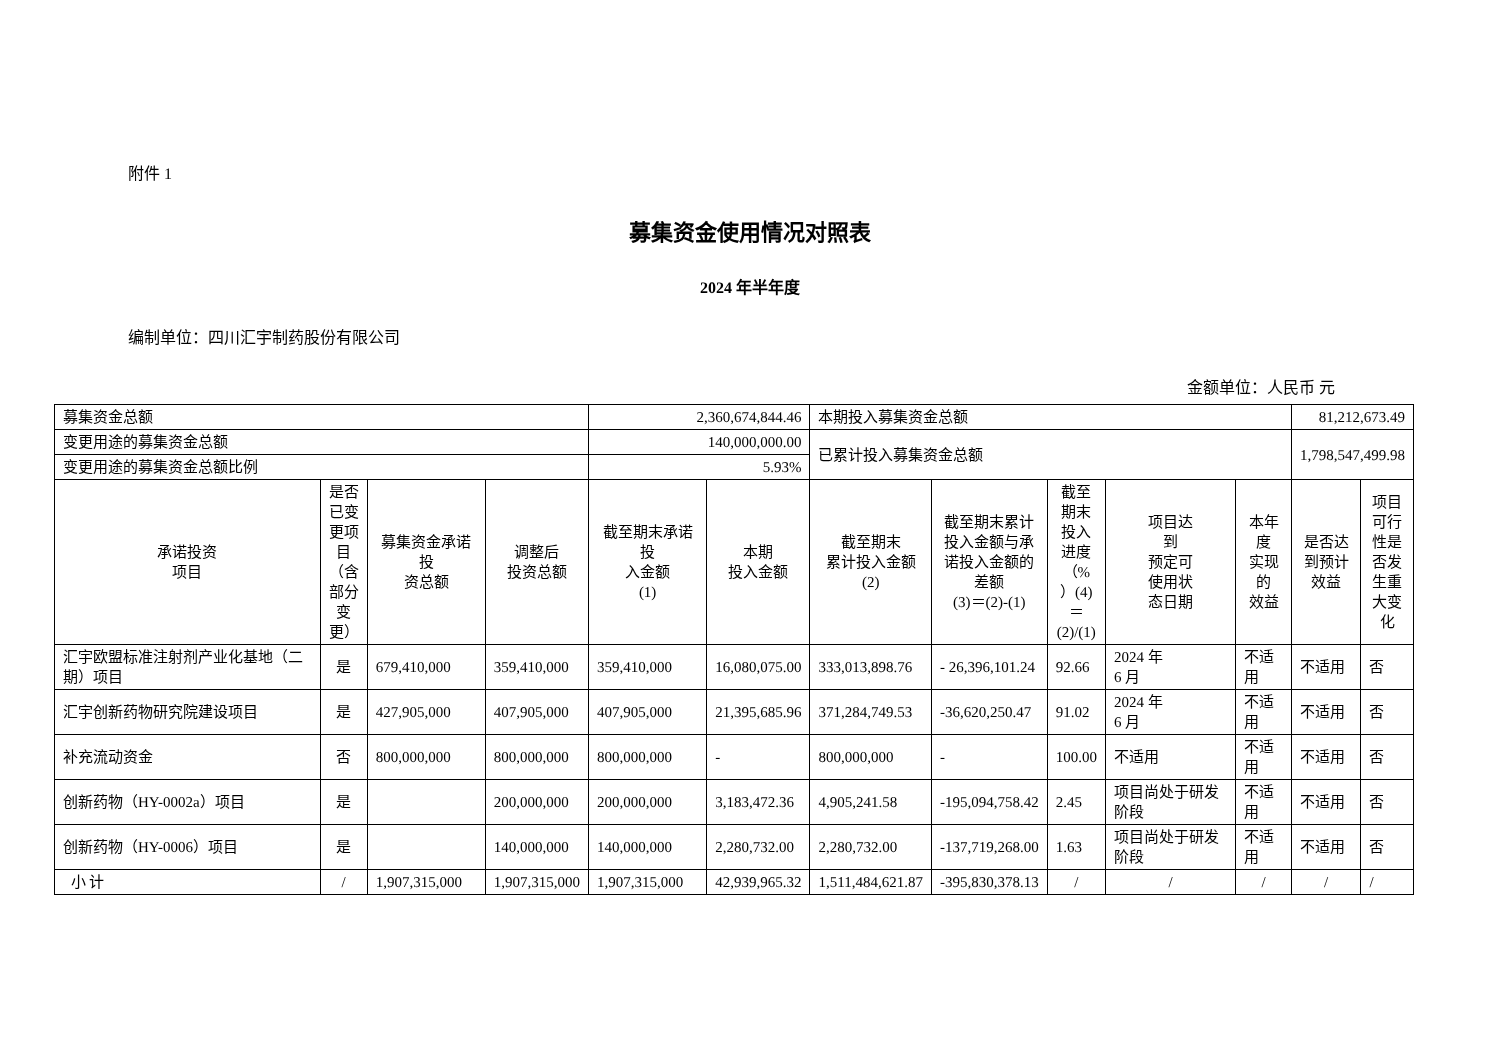附件 1
募集资金使用情况对照表
2024 年半年度
编制单位：四川汇宇制药股份有限公司
金额单位：人民币 元
| 募集资金总额 | | | | 2,360,674,844.46 | | 本期投入募集资金总额 | | | | | 81,212,673.49 | |
| 变更用途的募集资金总额 | | | | 140,000,000.00 | | 已累计投入募集资金总额 | | | | | 1,798,547,499.98 | |
| 变更用途的募集资金总额比例 | | | | 5.93% | | | | | | | | |
| 承诺投资 项目 | 是否 已变 更项 目 （含 部分 变 更） | 募集资金承诺投 资总额 | 调整后 投资总额 | 截至期末承诺投 入金额 (1) | 本期 投入金额 | 截至期末 累计投入金额 (2) | 截至期末累计 投入金额与承 诺投入金额的 差额 (3)＝(2)-(1) | 截至 期末 投入 进度 （% ）(4) ＝ (2)/(1) | 项目达 到 预定可 使用状 态日期 | 本年度 实现的 效益 | 是否达 到预计 效益 | 项目 可行 性是 否发 生重 大变 化 |
| 汇宇欧盟标准注射剂产业化基地（二期）项目 | 是 | 679,410,000 | 359,410,000 | 359,410,000 | 16,080,075.00 | 333,013,898.76 | - 26,396,101.24 | 92.66 | 2024 年 6 月 | 不适用 | 不适用 | 否 |
| 汇宇创新药物研究院建设项目 | 是 | 427,905,000 | 407,905,000 | 407,905,000 | 21,395,685.96 | 371,284,749.53 | -36,620,250.47 | 91.02 | 2024 年 6 月 | 不适用 | 不适用 | 否 |
| 补充流动资金 | 否 | 800,000,000 | 800,000,000 | 800,000,000 | - | 800,000,000 | - | 100.00 | 不适用 | 不适用 | 不适用 | 否 |
| 创新药物（HY-0002a）项目 | 是 | | 200,000,000 | 200,000,000 | 3,183,472.36 | 4,905,241.58 | -195,094,758.42 | 2.45 | 项目尚处于研发阶段 | 不适用 | 不适用 | 否 |
| 创新药物（HY-0006）项目 | 是 | | 140,000,000 | 140,000,000 | 2,280,732.00 | 2,280,732.00 | -137,719,268.00 | 1.63 | 项目尚处于研发阶段 | 不适用 | 不适用 | 否 |
| 小 计 | / | 1,907,315,000 | 1,907,315,000 | 1,907,315,000 | 42,939,965.32 | 1,511,484,621.87 | -395,830,378.13 | / | / | / | / | / |